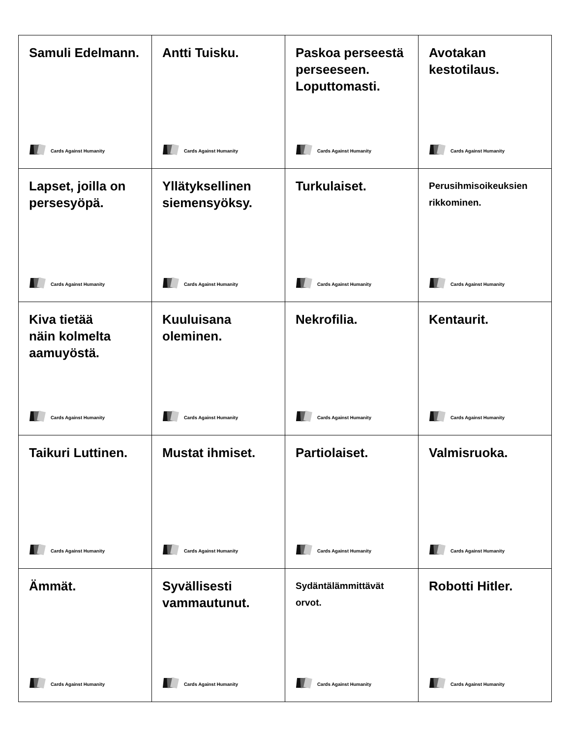| Samuli Edelmann. Cards Against Humanity | Antti Tuisku. Cards Against Humanity | Paskoa perseestä perseeseen. Loputtomasti. Cards Against Humanity | Avotakan kestotilaus. Cards Against Humanity |
| Lapset, joilla on persesyöpä. Cards Against Humanity | Yllätyksellinen siemensyöksy. Cards Against Humanity | Turkulaiset. Cards Against Humanity | Perusihmisoikeuksien rikkominen. Cards Against Humanity |
| Kiva tietää näin kolmelta aamuyöstä. Cards Against Humanity | Kuuluisana oleminen. Cards Against Humanity | Nekrofilia. Cards Against Humanity | Kentaurit. Cards Against Humanity |
| Taikuri Luttinen. Cards Against Humanity | Mustat ihmiset. Cards Against Humanity | Partiolaiset. Cards Against Humanity | Valmisruoka. Cards Against Humanity |
| Ämmät. Cards Against Humanity | Syvällisesti vammautunut. Cards Against Humanity | Sydäntälämmittävät orvot. Cards Against Humanity | Robotti Hitler. Cards Against Humanity |